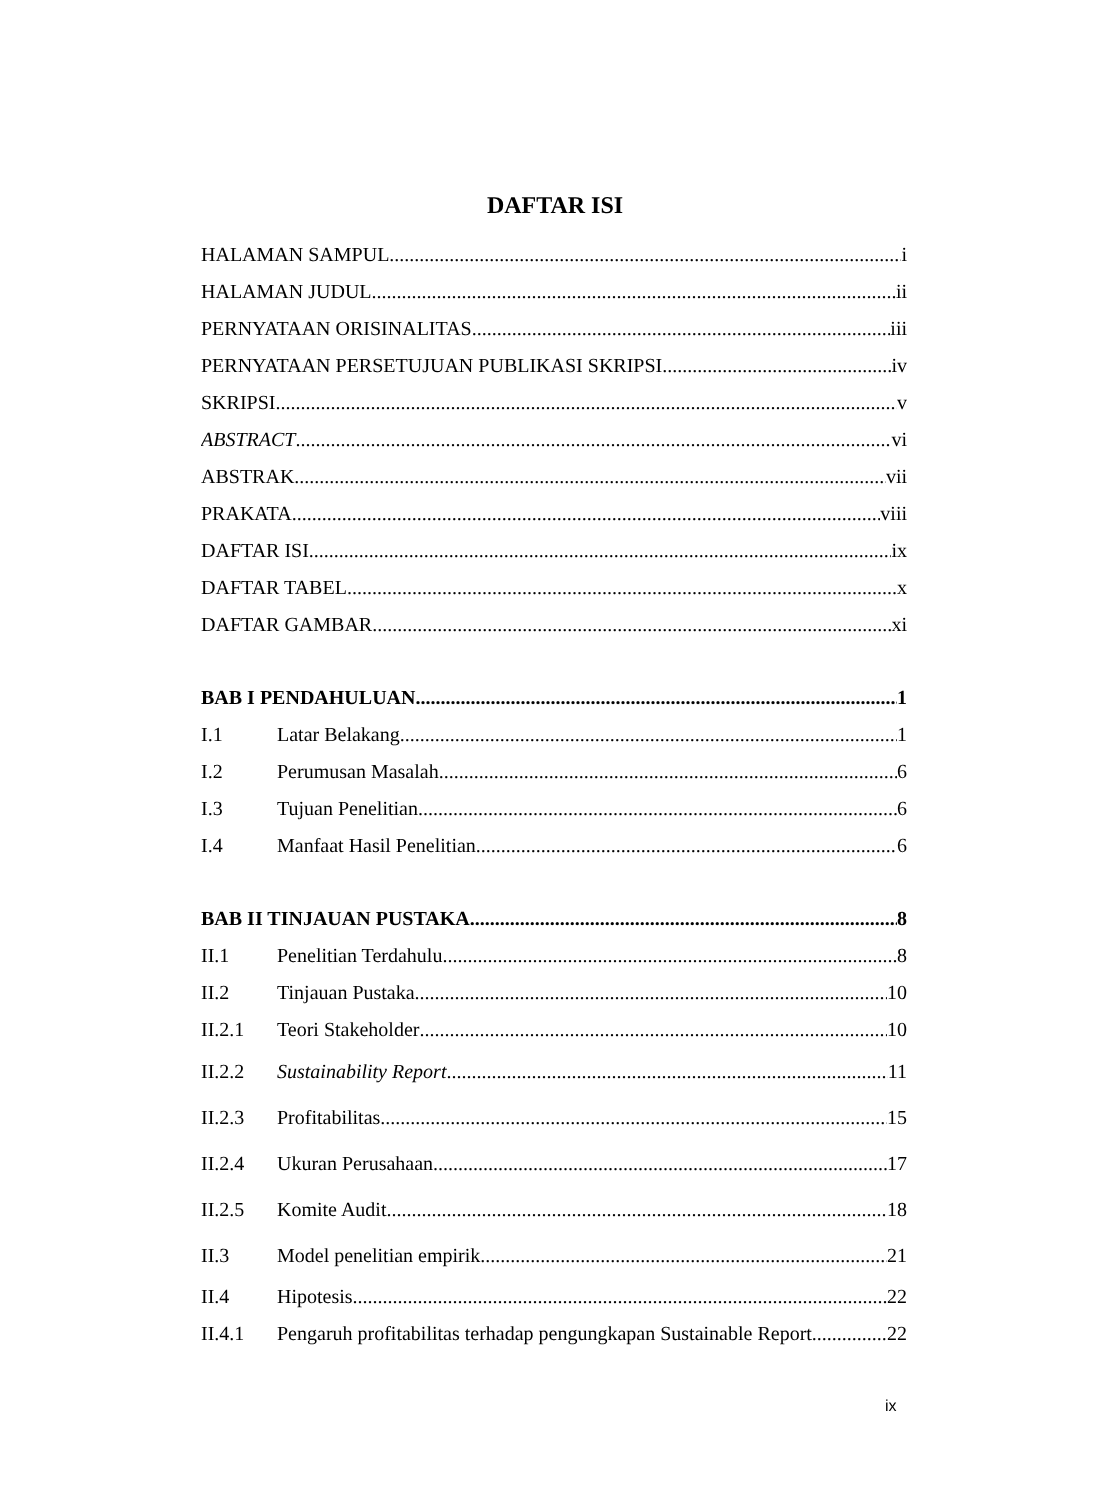DAFTAR ISI
HALAMAN SAMPUL i
HALAMAN JUDUL ii
PERNYATAAN ORISINALITAS iii
PERNYATAAN PERSETUJUAN PUBLIKASI SKRIPSI iv
SKRIPSI v
ABSTRACT vi
ABSTRAK vii
PRAKATA viii
DAFTAR ISI ix
DAFTAR TABEL x
DAFTAR GAMBAR xi
BAB I PENDAHULUAN 1
I.1 Latar Belakang 1
I.2 Perumusan Masalah 6
I.3 Tujuan Penelitian 6
I.4 Manfaat Hasil Penelitian 6
BAB II TINJAUAN PUSTAKA 8
II.1 Penelitian Terdahulu 8
II.2 Tinjauan Pustaka 10
II.2.1 Teori Stakeholder 10
II.2.2 Sustainability Report 11
II.2.3 Profitabilitas 15
II.2.4 Ukuran Perusahaan 17
II.2.5 Komite Audit 18
II.3 Model penelitian empirik 21
II.4 Hipotesis 22
II.4.1 Pengaruh profitabilitas terhadap pengungkapan Sustainable Report 22
ix